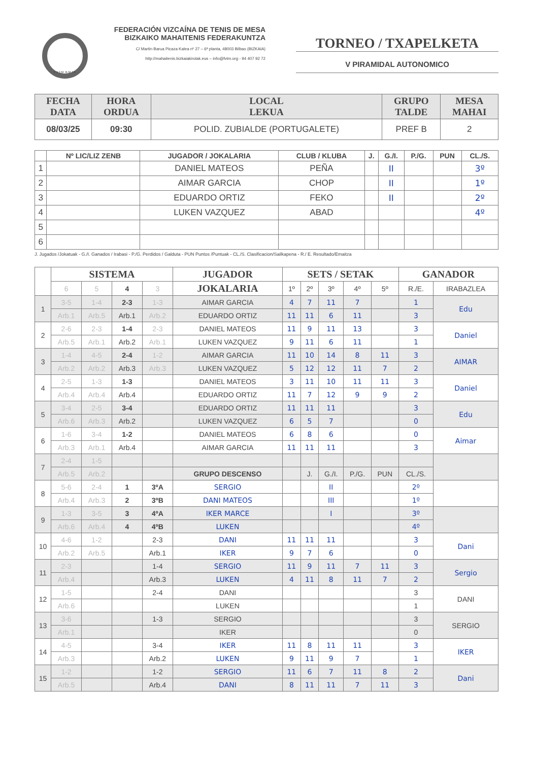F.V.T.M. B.M.T.F.
FEDERACIÓN VIZCAÍNA DE TENIS DE MESA
BIZKAIKO MAHAITENIS FEDERAKUNTZA
C/ Martin Barua Picaza Kalea nº 27 – 6ª planta, 48003 Bilbao (BIZKAIA)
http://mahaitenis.bizkaiakirolak.eus – info@fvtm.org - 94 407 92 72
TORNEO / TXAPELKETA
V PIRAMIDAL AUTONOMICO
| FECHA DATA | HORA ORDUA | LOCAL LEKUA | GRUPO TALDE | MESA MAHAI |
| --- | --- | --- | --- | --- |
| 08/03/25 | 09:30 | POLID. ZUBIALDE (PORTUGALETE) | PREF B | 2 |
| | Nº LIC/LIZ ZENB | JUGADOR / JOKALARIA | CLUB / KLUBA | J. | G./I. | P./G. | PUN | CL./S. |
| --- | --- | --- | --- | --- | --- | --- | --- | --- |
| 1 | | DANIEL MATEOS | PEÑA | | II | | | 3º |
| 2 | | AIMAR GARCIA | CHOP | | II | | | 1º |
| 3 | | EDUARDO ORTIZ | FEKO | | II | | | 2º |
| 4 | | LUKEN VAZQUEZ | ABAD | | | | | 4º |
| 5 | | | | | | | | |
| 6 | | | | | | | | |
J. Jugados /Jokatuak - G./I. Ganados / Irabasi - P./G. Perdidos / Galduta - PUN Puntos /Puntuak - CL./S. Clasificacion/Sailkapena - R./ E. Resultado/Emaitza
| | SISTEMA | | | | JUGADOR | SETS / SETAK | | | | | GANADOR | |
| --- | --- | --- | --- | --- | --- | --- | --- | --- | --- | --- | --- | --- |
| | 6 | 5 | 4 | 3 | JOKALARIA | 1º | 2º | 3º | 4º | 5º | R./E. | IRABAZLEA |
| 1 | 3-5 | 1-4 | 2-3 | 1-3 | AIMAR GARCIA | 4 | 7 | 11 | 7 | | 1 | Edu |
| | Arb.1 | Arb.5 | Arb.1 | Arb.2 | EDUARDO ORTIZ | 11 | 11 | 6 | 11 | | 3 | |
| 2 | 2-6 | 2-3 | 1-4 | 2-3 | DANIEL MATEOS | 11 | 9 | 11 | 13 | | 3 | Daniel |
| | Arb.5 | Arb.1 | Arb.2 | Arb.1 | LUKEN VAZQUEZ | 9 | 11 | 6 | 11 | | 1 | |
| 3 | 1-4 | 4-5 | 2-4 | 1-2 | AIMAR GARCIA | 11 | 10 | 14 | 8 | 11 | 3 | AIMAR |
| | Arb.2 | Arb.2 | Arb.3 | Arb.3 | LUKEN VAZQUEZ | 5 | 12 | 12 | 11 | 7 | 2 | |
| 4 | 2-5 | 1-3 | 1-3 | | DANIEL MATEOS | 3 | 11 | 10 | 11 | 11 | 3 | Daniel |
| | Arb.4 | Arb.4 | Arb.4 | | EDUARDO ORTIZ | 11 | 7 | 12 | 9 | 9 | 2 | |
| 5 | 3-4 | 2-5 | 3-4 | | EDUARDO ORTIZ | 11 | 11 | 11 | | | 3 | Edu |
| | Arb.6 | Arb.3 | Arb.2 | | LUKEN VAZQUEZ | 6 | 5 | 7 | | | 0 | |
| 6 | 1-6 | 3-4 | 1-2 | | DANIEL MATEOS | 6 | 8 | 6 | | | 0 | Aimar |
| | Arb.3 | Arb.1 | Arb.4 | | AIMAR GARCIA | 11 | 11 | 11 | | | 3 | |
| 7 | 2-4 | 1-5 | | | | | | | | | | |
| | Arb.5 | Arb.2 | | | GRUPO DESCENSO | | J. | G./I. | P./G. | PUN | CL./S. | |
| 8 | 5-6 | 2-4 | 1 | 3ºA | SERGIO | | | II | | | 2º | |
| | Arb.4 | Arb.3 | 2 | 3ºB | DANI MATEOS | | | III | | | 1º | |
| 9 | 1-3 | 3-5 | 3 | 4ºA | IKER MARCE | | | I | | | 3º | |
| | Arb.6 | Arb.4 | 4 | 4ºB | LUKEN | | | | | | 4º | |
| 10 | 4-6 | 1-2 | | 2-3 | DANI | 11 | 11 | 11 | | | 3 | Dani |
| | Arb.2 | Arb.5 | | Arb.1 | IKER | 9 | 7 | 6 | | | 0 | |
| 11 | 2-3 | | | 1-4 | SERGIO | 11 | 9 | 11 | 7 | 11 | 3 | Sergio |
| | Arb.4 | | | Arb.3 | LUKEN | 4 | 11 | 8 | 11 | 7 | 2 | |
| 12 | 1-5 | | | 2-4 | DANI | | | | | | 3 | DANI |
| | Arb.6 | | | | LUKEN | | | | | | 1 | |
| 13 | 3-6 | | | 1-3 | SERGIO | | | | | | 3 | SERGIO |
| | Arb.1 | | | | IKER | | | | | | 0 | |
| 14 | 4-5 | | | 3-4 | IKER | 11 | 8 | 11 | 11 | | 3 | IKER |
| | Arb.3 | | | Arb.2 | LUKEN | 9 | 11 | 9 | 7 | | 1 | |
| 15 | 1-2 | | | 1-2 | SERGIO | 11 | 6 | 7 | 11 | 8 | 2 | Dani |
| | Arb.5 | | | Arb.4 | DANI | 8 | 11 | 11 | 7 | 11 | 3 | |